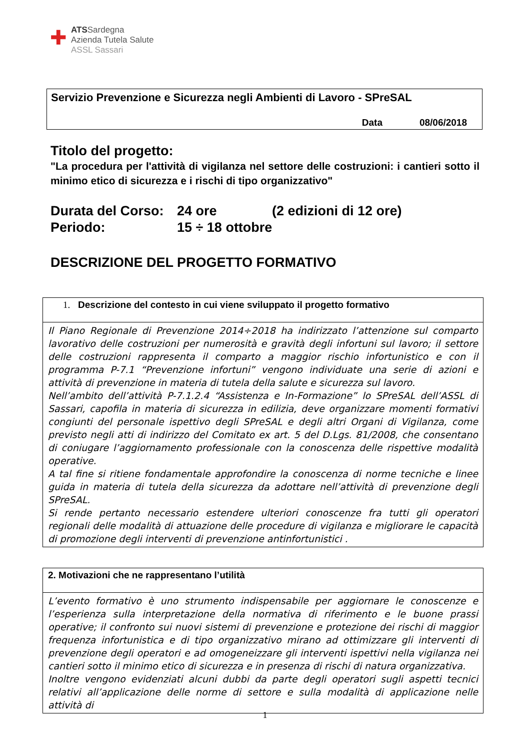✚
ATSSardegna
Azienda Tutela Salute
ASSL Sassari
Servizio Prevenzione e Sicurezza negli Ambienti di Lavoro - SPreSAL
Data 08/06/2018
Titolo del progetto:
"La procedura per l'attività di vigilanza nel settore delle costruzioni: i cantieri sotto il minimo etico di sicurezza e i rischi di tipo organizzativo"
| Durata del Corso: | 24 ore | (2 edizioni di 12 ore) |
| Periodo: | 15 ÷ 18 ottobre | |
DESCRIZIONE DEL PROGETTO FORMATIVO
| 1. Descrizione del contesto in cui viene sviluppato il progetto formativo |
| Il Piano Regionale di Prevenzione 2014÷2018 ha indirizzato l’attenzione sul comparto lavorativo delle costruzioni per numerosità e gravità degli infortuni sul lavoro; il settore delle costruzioni rappresenta il comparto a maggior rischio infortunistico e con il programma P-7.1 “Prevenzione infortuni” vengono individuate una serie di azioni e attività di prevenzione in materia di tutela della salute e sicurezza sul lavoro. Nell’ambito dell’attività P-7.1.2.4 “Assistenza e In-Formazione” lo SPreSAL dell’ASSL di Sassari, capofila in materia di sicurezza in edilizia, deve organizzare momenti formativi congiunti del personale ispettivo degli SPreSAL e degli altri Organi di Vigilanza, come previsto negli atti di indirizzo del Comitato ex art. 5 del D.Lgs. 81/2008, che consentano di coniugare l’aggiornamento professionale con la conoscenza delle rispettive modalità operative. A tal fine si ritiene fondamentale approfondire la conoscenza di norme tecniche e linee guida in materia di tutela della sicurezza da adottare nell’attività di prevenzione degli SPreSAL. Si rende pertanto necessario estendere ulteriori conoscenze fra tutti gli operatori regionali delle modalità di attuazione delle procedure di vigilanza e migliorare le capacità di promozione degli interventi di prevenzione antinfortunistici . |
| 2. Motivazioni che ne rappresentano l’utilità |
| L’evento formativo è uno strumento indispensabile per aggiornare le conoscenze e l’esperienza sulla interpretazione della normativa di riferimento e le buone prassi operative; il confronto sui nuovi sistemi di prevenzione e protezione dei rischi di maggior frequenza infortunistica e di tipo organizzativo mirano ad ottimizzare gli interventi di prevenzione degli operatori e ad omogeneizzare gli interventi ispettivi nella vigilanza nei cantieri sotto il minimo etico di sicurezza e in presenza di rischi di natura organizzativa. Inoltre vengono evidenziati alcuni dubbi da parte degli operatori sugli aspetti tecnici relativi all’applicazione delle norme di settore e sulla modalità di applicazione nelle attività di |
1